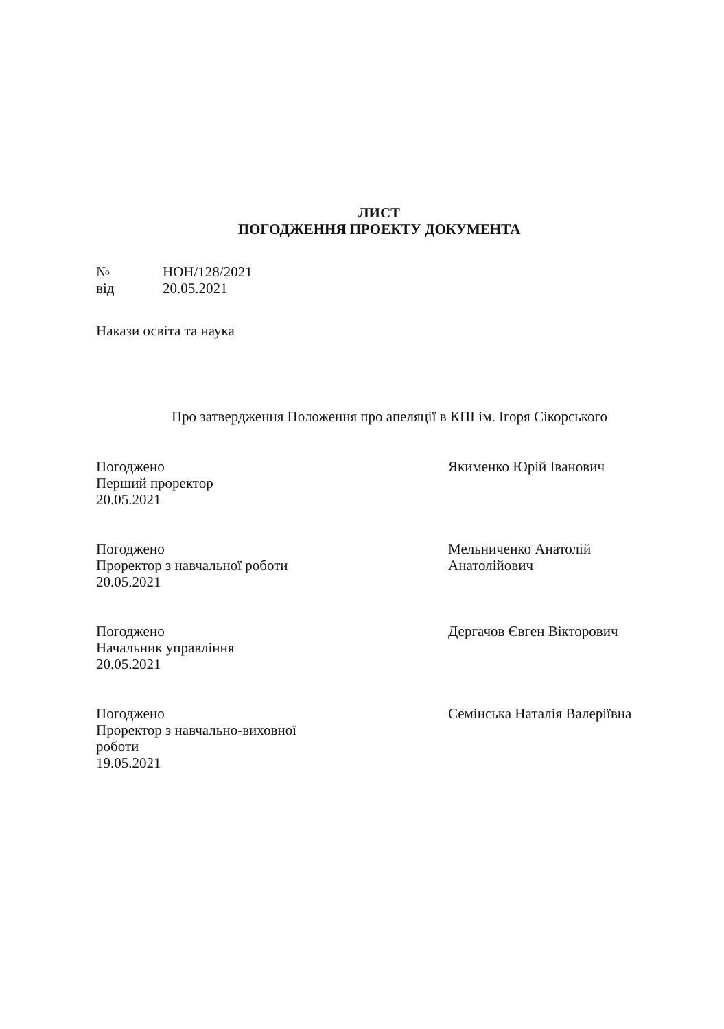ЛИСТ
ПОГОДЖЕННЯ ПРОЕКТУ ДОКУМЕНТА
№
НОН/128/2021
від
20.05.2021
Накази освіта та наука
Про затвердження Положення про апеляції в КПІ ім. Ігоря Сікорського
Погоджено
Перший проректор
20.05.2021
Якименко Юрій Іванович
Погоджено
Проректор з навчальної роботи
20.05.2021
Мельниченко Анатолій
Анатолійович
Погоджено
Начальник управління
20.05.2021
Дергачов Євген Вікторович
Погоджено
Проректор з навчально-виховної
роботи
19.05.2021
Семінська Наталія Валеріївна